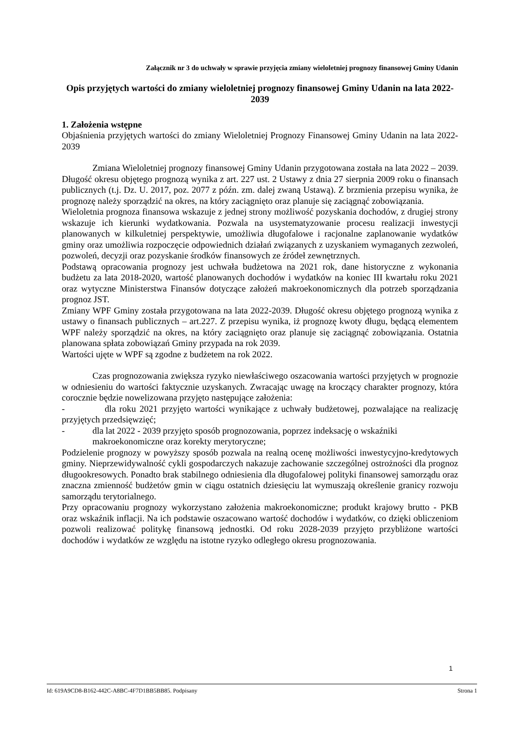Załącznik nr 3 do uchwały w sprawie przyjęcia zmiany wieloletniej prognozy finansowej Gminy Udanin
Opis przyjętych wartości do zmiany wieloletniej prognozy finansowej Gminy Udanin na lata 2022-2039
1. Założenia wstępne
Objaśnienia przyjętych wartości do zmiany Wieloletniej Prognozy Finansowej Gminy Udanin na lata 2022-2039
Zmiana Wieloletniej prognozy finansowej Gminy Udanin przygotowana została na lata 2022 – 2039. Długość okresu objętego prognozą wynika z art. 227 ust. 2 Ustawy z dnia 27 sierpnia 2009 roku o finansach publicznych (t.j. Dz. U. 2017, poz. 2077 z późn. zm. dalej zwaną Ustawą). Z brzmienia przepisu wynika, że prognozę należy sporządzić na okres, na który zaciągnięto oraz planuje się zaciągnąć zobowiązania.
Wieloletnia prognoza finansowa wskazuje z jednej strony możliwość pozyskania dochodów, z drugiej strony wskazuje ich kierunki wydatkowania. Pozwala na usystematyzowanie procesu realizacji inwestycji planowanych w kilkuletniej perspektywie, umożliwia długofalowe i racjonalne zaplanowanie wydatków gminy oraz umożliwia rozpoczęcie odpowiednich działań związanych z uzyskaniem wymaganych zezwoleń, pozwoleń, decyzji oraz pozyskanie środków finansowych ze źródeł zewnętrznych.
Podstawą opracowania prognozy jest uchwała budżetowa na 2021 rok, dane historyczne z wykonania budżetu za lata 2018-2020, wartość planowanych dochodów i wydatków na koniec III kwartału roku 2021 oraz wytyczne Ministerstwa Finansów dotyczące założeń makroekonomicznych dla potrzeb sporządzania prognoz JST.
Zmiany WPF Gminy została przygotowana na lata 2022-2039. Długość okresu objętego prognozą wynika z ustawy o finansach publicznych – art.227. Z przepisu wynika, iż prognozę kwoty długu, będącą elementem WPF należy sporządzić na okres, na który zaciągnięto oraz planuje się zaciągnąć zobowiązania. Ostatnia planowana spłata zobowiązań Gminy przypada na rok 2039.
Wartości ujęte w WPF są zgodne z budżetem na rok 2022.
Czas prognozowania zwiększa ryzyko niewłaściwego oszacowania wartości przyjętych w prognozie w odniesieniu do wartości faktycznie uzyskanych. Zwracając uwagę na kroczący charakter prognozy, która corocznie będzie nowelizowana przyjęto następujące założenia:
- dla roku 2021 przyjęto wartości wynikające z uchwały budżetowej, pozwalające na realizację przyjętych przedsięwzięć;
- dla lat 2022 - 2039 przyjęto sposób prognozowania, poprzez indeksację o wskaźniki makroekonomiczne oraz korekty merytoryczne;
Podzielenie prognozy w powyższy sposób pozwala na realną ocenę możliwości inwestycyjno-kredytowych gminy. Nieprzewidywalność cykli gospodarczych nakazuje zachowanie szczególnej ostrożności dla prognoz długookresowych. Ponadto brak stabilnego odniesienia dla długofalowej polityki finansowej samorządu oraz znaczna zmienność budżetów gmin w ciągu ostatnich dziesięciu lat wymuszają określenie granicy rozwoju samorządu terytorialnego.
Przy opracowaniu prognozy wykorzystano założenia makroekonomiczne; produkt krajowy brutto - PKB oraz wskaźnik inflacji. Na ich podstawie oszacowano wartość dochodów i wydatków, co dzięki obliczeniom pozwoli realizować politykę finansową jednostki. Od roku 2028-2039 przyjęto przybliżone wartości dochodów i wydatków ze względu na istotne ryzyko odległego okresu prognozowania.
1
Id: 619A9CD8-B162-442C-A8BC-4F7D1BB5BB85. Podpisany Strona 1